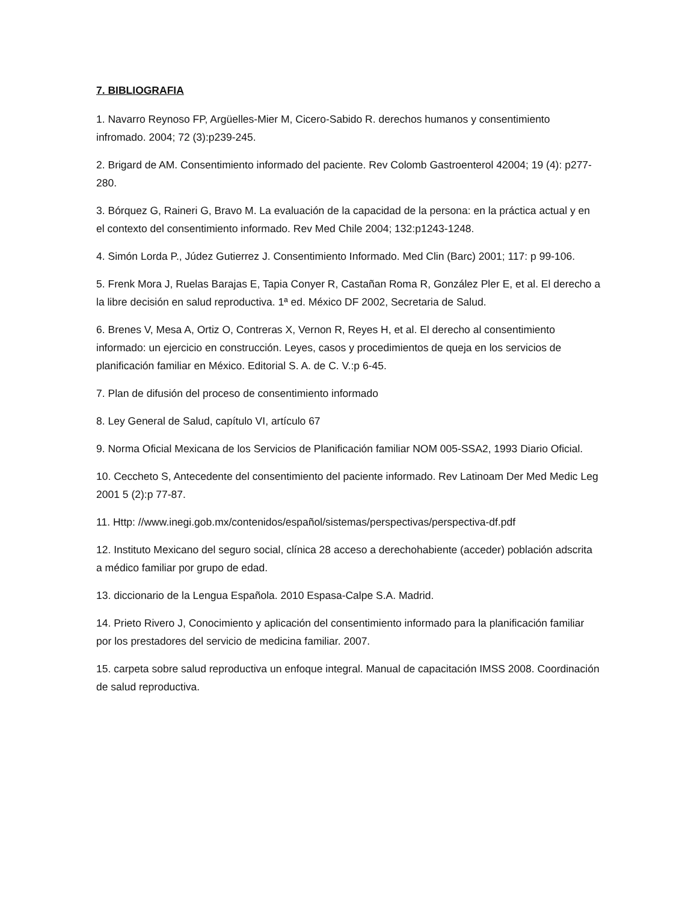7. BIBLIOGRAFIA
1. Navarro Reynoso FP, Argüelles-Mier M, Cicero-Sabido R. derechos humanos y consentimiento infromado. 2004; 72 (3):p239-245.
2. Brigard de AM. Consentimiento informado del paciente. Rev Colomb Gastroenterol 42004; 19 (4): p277-280.
3. Bórquez G, Raineri G, Bravo M. La evaluación de la capacidad de la persona: en la práctica actual y en el contexto del consentimiento informado. Rev Med Chile 2004; 132:p1243-1248.
4. Simón Lorda P., Júdez Gutierrez J. Consentimiento Informado. Med Clin (Barc) 2001; 117: p 99-106.
5. Frenk Mora J, Ruelas Barajas E, Tapia Conyer R, Castañan Roma R, González Pler E, et al. El derecho a la libre decisión en salud reproductiva. 1ª ed. México DF 2002, Secretaria de Salud.
6. Brenes V, Mesa A, Ortiz O, Contreras X, Vernon R, Reyes H, et al. El derecho al consentimiento informado: un ejercicio en construcción. Leyes, casos y procedimientos de queja en los servicios de planificación familiar en México. Editorial S. A. de C. V.:p 6-45.
7. Plan de difusión del proceso de consentimiento informado
8. Ley General de Salud, capítulo VI, artículo 67
9. Norma Oficial Mexicana de los Servicios de Planificación familiar NOM 005-SSA2, 1993 Diario Oficial.
10. Ceccheto S, Antecedente del consentimiento del paciente informado. Rev Latinoam Der Med Medic Leg 2001 5 (2):p 77-87.
11. Http: //www.inegi.gob.mx/contenidos/español/sistemas/perspectivas/perspectiva-df.pdf
12. Instituto Mexicano del seguro social, clínica 28 acceso a derechohabiente (acceder) población adscrita a médico familiar por grupo de edad.
13. diccionario de la Lengua Española. 2010 Espasa-Calpe S.A. Madrid.
14. Prieto Rivero J, Conocimiento y aplicación del consentimiento informado para la planificación familiar por los prestadores del servicio de medicina familiar. 2007.
15. carpeta sobre salud reproductiva un enfoque integral. Manual de capacitación IMSS 2008. Coordinación de salud reproductiva.